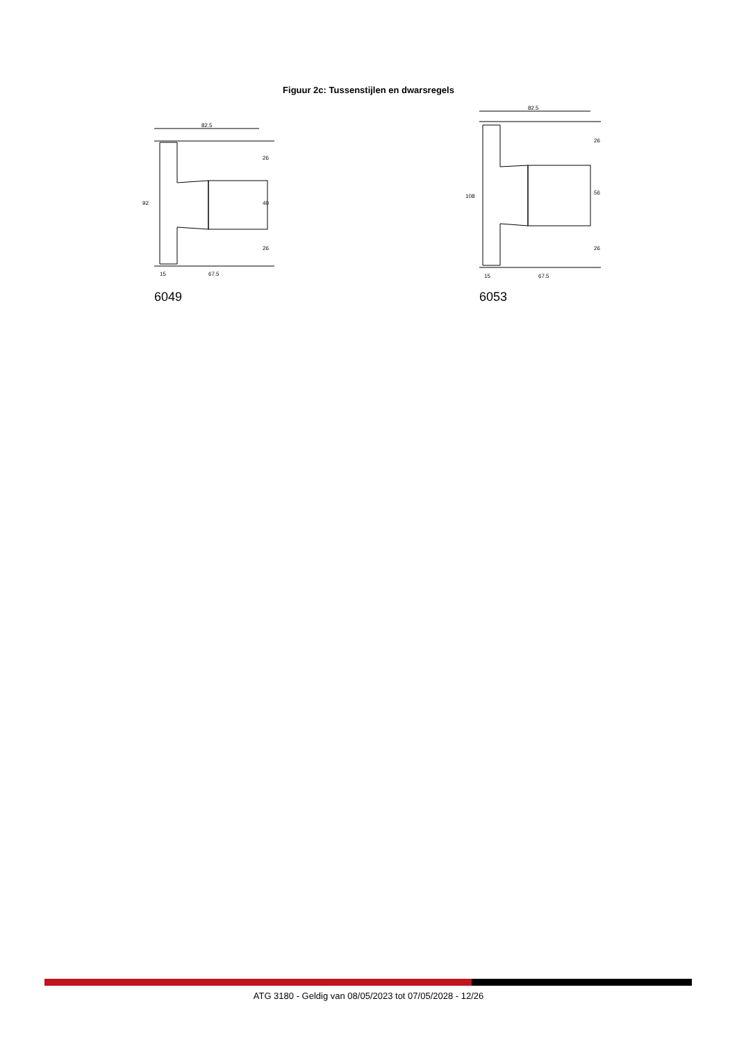Figuur 2c: Tussenstijlen en dwarsregels
82.5
92
15
67.5
26
40
26
6049
82.5
108
15
67.5
26
56
26
6053
ATG 3180 - Geldig van 08/05/2023 tot 07/05/2028 - 12/26